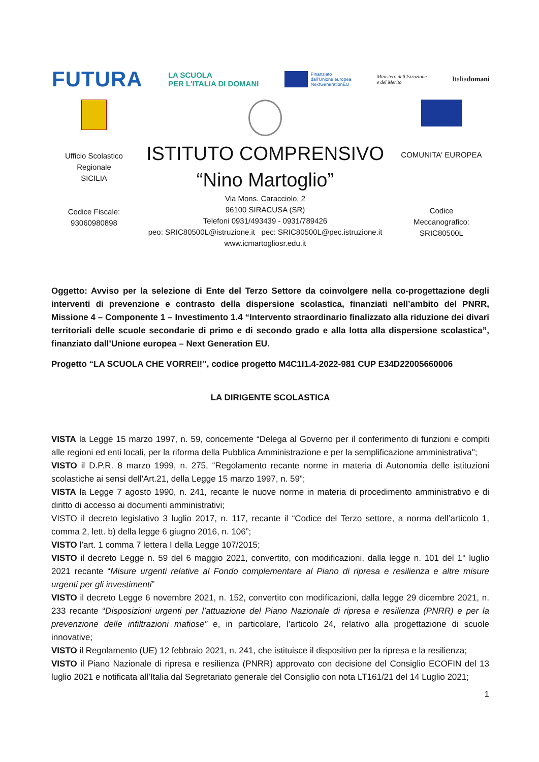FUTURA
LA SCUOLA
PER L'ITALIA DI DOMANI
Finanziato
dall'Unione europea
NextGenerationEU
Ministero dell'Istruzione
e del Merito
Italiadomani
Ufficio Scolastico
Regionale
SICILIA
Codice Fiscale:
93060980898
ISTITUTO COMPRENSIVO
“Nino Martoglio”
Via Mons. Caracciolo, 2
96100 SIRACUSA (SR)
Telefoni 0931/493439 - 0931/789426
peo: SRIC80500L@istruzione.it pec: SRIC80500L@pec.istruzione.it
www.icmartogliosr.edu.it
COMUNITA' EUROPEA
Codice
Meccanografico:
SRIC80500L
Oggetto: Avviso per la selezione di Ente del Terzo Settore da coinvolgere nella co-progettazione degli interventi di prevenzione e contrasto della dispersione scolastica, finanziati nell’ambito del PNRR, Missione 4 – Componente 1 – Investimento 1.4 “Intervento straordinario finalizzato alla riduzione dei divari territoriali delle scuole secondarie di primo e di secondo grado e alla lotta alla dispersione scolastica”, finanziato dall’Unione europea – Next Generation EU.
Progetto “LA SCUOLA CHE VORREI!”, codice progetto M4C1I1.4-2022-981 CUP E34D22005660006
LA DIRIGENTE SCOLASTICA
VISTA la Legge 15 marzo 1997, n. 59, concernente “Delega al Governo per il conferimento di funzioni e compiti alle regioni ed enti locali, per la riforma della Pubblica Amministrazione e per la semplificazione amministrativa";
VISTO il D.P.R. 8 marzo 1999, n. 275, “Regolamento recante norme in materia di Autonomia delle istituzioni scolastiche ai sensi dell'Art.21, della Legge 15 marzo 1997, n. 59”;
VISTA la Legge 7 agosto 1990, n. 241, recante le nuove norme in materia di procedimento amministrativo e di diritto di accesso ai documenti amministrativi;
VISTO il decreto legislativo 3 luglio 2017, n. 117, recante il “Codice del Terzo settore, a norma dell’articolo 1, comma 2, lett. b) della legge 6 giugno 2016, n. 106”;
VISTO l’art. 1 comma 7 lettera I della Legge 107/2015;
VISTO il decreto Legge n. 59 del 6 maggio 2021, convertito, con modificazioni, dalla legge n. 101 del 1° luglio 2021 recante “Misure urgenti relative al Fondo complementare al Piano di ripresa e resilienza e altre misure urgenti per gli investimenti”
VISTO il decreto Legge 6 novembre 2021, n. 152, convertito con modificazioni, dalla legge 29 dicembre 2021, n. 233 recante “Disposizioni urgenti per l’attuazione del Piano Nazionale di ripresa e resilienza (PNRR) e per la prevenzione delle infiltrazioni mafiose” e, in particolare, l’articolo 24, relativo alla progettazione di scuole innovative;
VISTO il Regolamento (UE) 12 febbraio 2021, n. 241, che istituisce il dispositivo per la ripresa e la resilienza;
VISTO il Piano Nazionale di ripresa e resilienza (PNRR) approvato con decisione del Consiglio ECOFIN del 13 luglio 2021 e notificata all’Italia dal Segretariato generale del Consiglio con nota LT161/21 del 14 Luglio 2021;
1